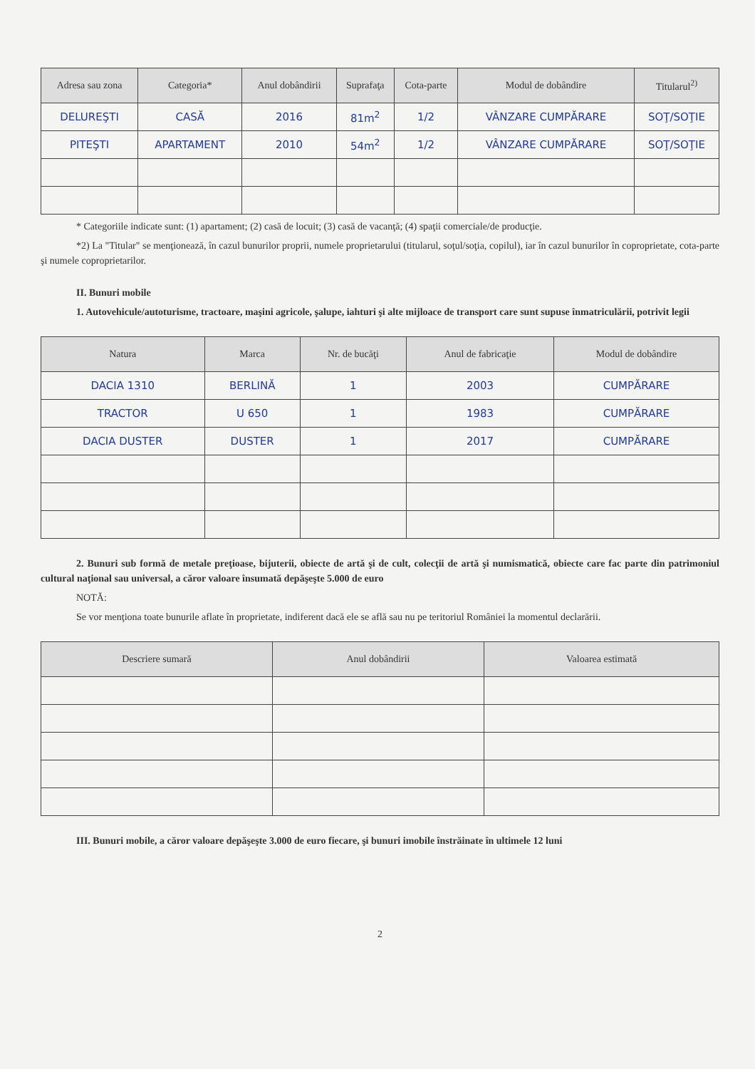| Adresa sau zona | Categoria* | Anul dobândirii | Suprafaţa | Cota-parte | Modul de dobândire | Titularul<sup>2)</sup> |
| --- | --- | --- | --- | --- | --- | --- |
| DELUREŞTI | CASĂ | 2016 | 81m<sup>2</sup> | 1/2 | VÂNZARE CUMPĂRARE | SOŢ/SOŢIE |
| PITEŞTI | APARTAMENT | 2010 | 54m<sup>2</sup> | 1/2 | VÂNZARE CUMPĂRARE | SOŢ/SOŢIE |
* Categoriile indicate sunt: (1) apartament; (2) casă de locuit; (3) casă de vacanţă; (4) spaţii comerciale/de producţie.
*2) La "Titular" se menţionează, în cazul bunurilor proprii, numele proprietarului (titularul, soţul/soţia, copilul), iar în cazul bunurilor în coproprietate, cota-parte şi numele coproprietarilor.
II. Bunuri mobile
1. Autovehicule/autoturisme, tractoare, maşini agricole, şalupe, iahturi şi alte mijloace de transport care sunt supuse înmatriculării, potrivit legii
| Natura | Marca | Nr. de bucăţi | Anul de fabricaţie | Modul de dobândire |
| --- | --- | --- | --- | --- |
| DACIA 1310 | BERLINĂ | 1 | 2003 | CUMPĂRARE |
| TRACTOR | U 650 | 1 | 1983 | CUMPĂRARE |
| DACIA DUSTER | DUSTER | 1 | 2017 | CUMPĂRARE |
2. Bunuri sub formă de metale preţioase, bijuterii, obiecte de artă şi de cult, colecţii de artă şi numismatică, obiecte care fac parte din patrimoniul cultural naţional sau universal, a căror valoare însumată depăşeşte 5.000 de euro
NOTĂ:
Se vor menţiona toate bunurile aflate în proprietate, indiferent dacă ele se află sau nu pe teritoriul României la momentul declarării.
| Descriere sumară | Anul dobândirii | Valoarea estimată |
| --- | --- | --- |
III. Bunuri mobile, a căror valoare depăşeşte 3.000 de euro fiecare, şi bunuri imobile înstrăinate în ultimele 12 luni
2